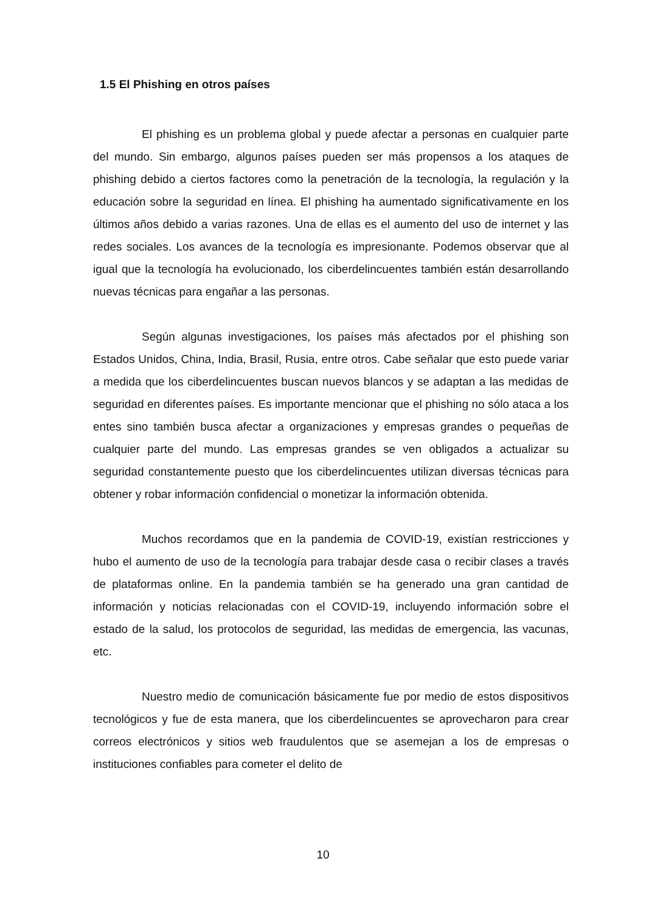1.5 El Phishing en otros países
El phishing es un problema global y puede afectar a personas en cualquier parte del mundo. Sin embargo, algunos países pueden ser más propensos a los ataques de phishing debido a ciertos factores como la penetración de la tecnología, la regulación y la educación sobre la seguridad en línea. El phishing ha aumentado significativamente en los últimos años debido a varias razones. Una de ellas es el aumento del uso de internet y las redes sociales. Los avances de la tecnología es impresionante. Podemos observar que al igual que la tecnología ha evolucionado, los ciberdelincuentes también están desarrollando nuevas técnicas para engañar a las personas.
Según algunas investigaciones, los países más afectados por el phishing son Estados Unidos, China, India, Brasil, Rusia, entre otros. Cabe señalar que esto puede variar a medida que los ciberdelincuentes buscan nuevos blancos y se adaptan a las medidas de seguridad en diferentes países. Es importante mencionar que el phishing no sólo ataca a los entes sino también busca afectar a organizaciones y empresas grandes o pequeñas de cualquier parte del mundo. Las empresas grandes se ven obligados a actualizar su seguridad constantemente puesto que los ciberdelincuentes utilizan diversas técnicas para obtener y robar información confidencial o monetizar la información obtenida.
Muchos recordamos que en la pandemia de COVID-19, existían restricciones y hubo el aumento de uso de la tecnología para trabajar desde casa o recibir clases a través de plataformas online. En la pandemia también se ha generado una gran cantidad de información y noticias relacionadas con el COVID-19, incluyendo información sobre el estado de la salud, los protocolos de seguridad, las medidas de emergencia, las vacunas, etc.
Nuestro medio de comunicación básicamente fue por medio de estos dispositivos tecnológicos y fue de esta manera, que los ciberdelincuentes se aprovecharon para crear correos electrónicos y sitios web fraudulentos que se asemejan a los de empresas o instituciones confiables para cometer el delito de
10